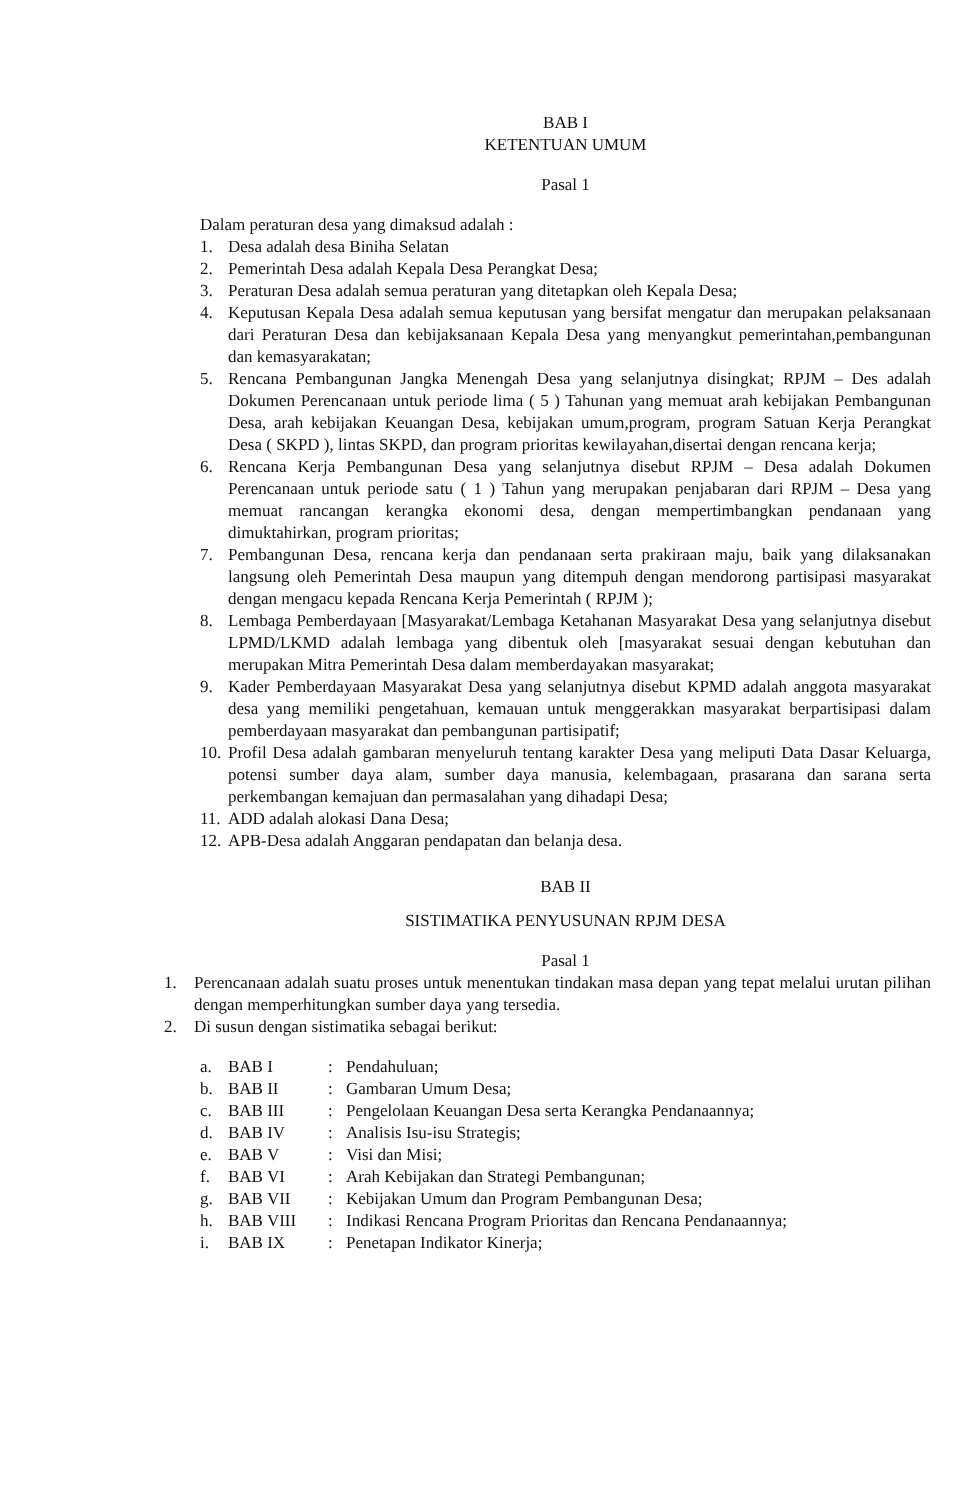BAB I
KETENTUAN UMUM
Pasal 1
Dalam peraturan desa yang dimaksud adalah :
1. Desa adalah desa Biniha Selatan
2. Pemerintah Desa adalah Kepala Desa Perangkat Desa;
3. Peraturan Desa adalah semua peraturan yang ditetapkan oleh Kepala Desa;
4. Keputusan Kepala Desa adalah semua keputusan yang bersifat mengatur dan merupakan pelaksanaan dari Peraturan Desa dan kebijaksanaan Kepala Desa yang menyangkut pemerintahan,pembangunan dan kemasyarakatan;
5. Rencana Pembangunan Jangka Menengah Desa yang selanjutnya disingkat; RPJM – Des adalah Dokumen Perencanaan untuk periode lima ( 5 ) Tahunan yang memuat arah kebijakan Pembangunan Desa, arah kebijakan Keuangan Desa, kebijakan umum,program, program Satuan Kerja Perangkat Desa ( SKPD ), lintas SKPD, dan program prioritas kewilayahan,disertai dengan rencana kerja;
6. Rencana Kerja Pembangunan Desa yang selanjutnya disebut RPJM – Desa adalah Dokumen Perencanaan untuk periode satu ( 1 ) Tahun yang merupakan penjabaran dari RPJM – Desa yang memuat rancangan kerangka ekonomi desa, dengan mempertimbangkan pendanaan yang dimuktahirkan, program prioritas;
7. Pembangunan Desa, rencana kerja dan pendanaan serta prakiraan maju, baik yang dilaksanakan langsung oleh Pemerintah Desa maupun yang ditempuh dengan mendorong partisipasi masyarakat dengan mengacu kepada Rencana Kerja Pemerintah ( RPJM );
8. Lembaga Pemberdayaan [Masyarakat/Lembaga Ketahanan Masyarakat Desa yang selanjutnya disebut LPMD/LKMD adalah lembaga yang dibentuk oleh [masyarakat sesuai dengan kebutuhan dan merupakan Mitra Pemerintah Desa dalam memberdayakan masyarakat;
9. Kader Pemberdayaan Masyarakat Desa yang selanjutnya disebut KPMD adalah anggota masyarakat desa yang memiliki pengetahuan, kemauan untuk menggerakkan masyarakat berpartisipasi dalam pemberdayaan masyarakat dan pembangunan partisipatif;
10. Profil Desa adalah gambaran menyeluruh tentang karakter Desa yang meliputi Data Dasar Keluarga, potensi sumber daya alam, sumber daya manusia, kelembagaan, prasarana dan sarana serta perkembangan kemajuan dan permasalahan yang dihadapi Desa;
11. ADD adalah alokasi Dana Desa;
12. APB-Desa adalah Anggaran pendapatan dan belanja desa.
BAB II
SISTIMATIKA PENYUSUNAN RPJM DESA
Pasal 1
1. Perencanaan adalah suatu proses untuk menentukan tindakan masa depan yang tepat melalui urutan pilihan dengan memperhitungkan sumber daya yang tersedia.
2. Di susun dengan sistimatika sebagai berikut:
a. BAB I: Pendahuluan;
b. BAB II: Gambaran Umum Desa;
c. BAB III: Pengelolaan Keuangan Desa serta Kerangka Pendanaannya;
d. BAB IV: Analisis Isu-isu Strategis;
e. BAB V: Visi dan Misi;
f. BAB VI: Arah Kebijakan dan Strategi Pembangunan;
g. BAB VII: Kebijakan Umum dan Program Pembangunan Desa;
h. BAB VIII: Indikasi Rencana Program Prioritas dan Rencana Pendanaannya;
i. BAB IX: Penetapan Indikator Kinerja;